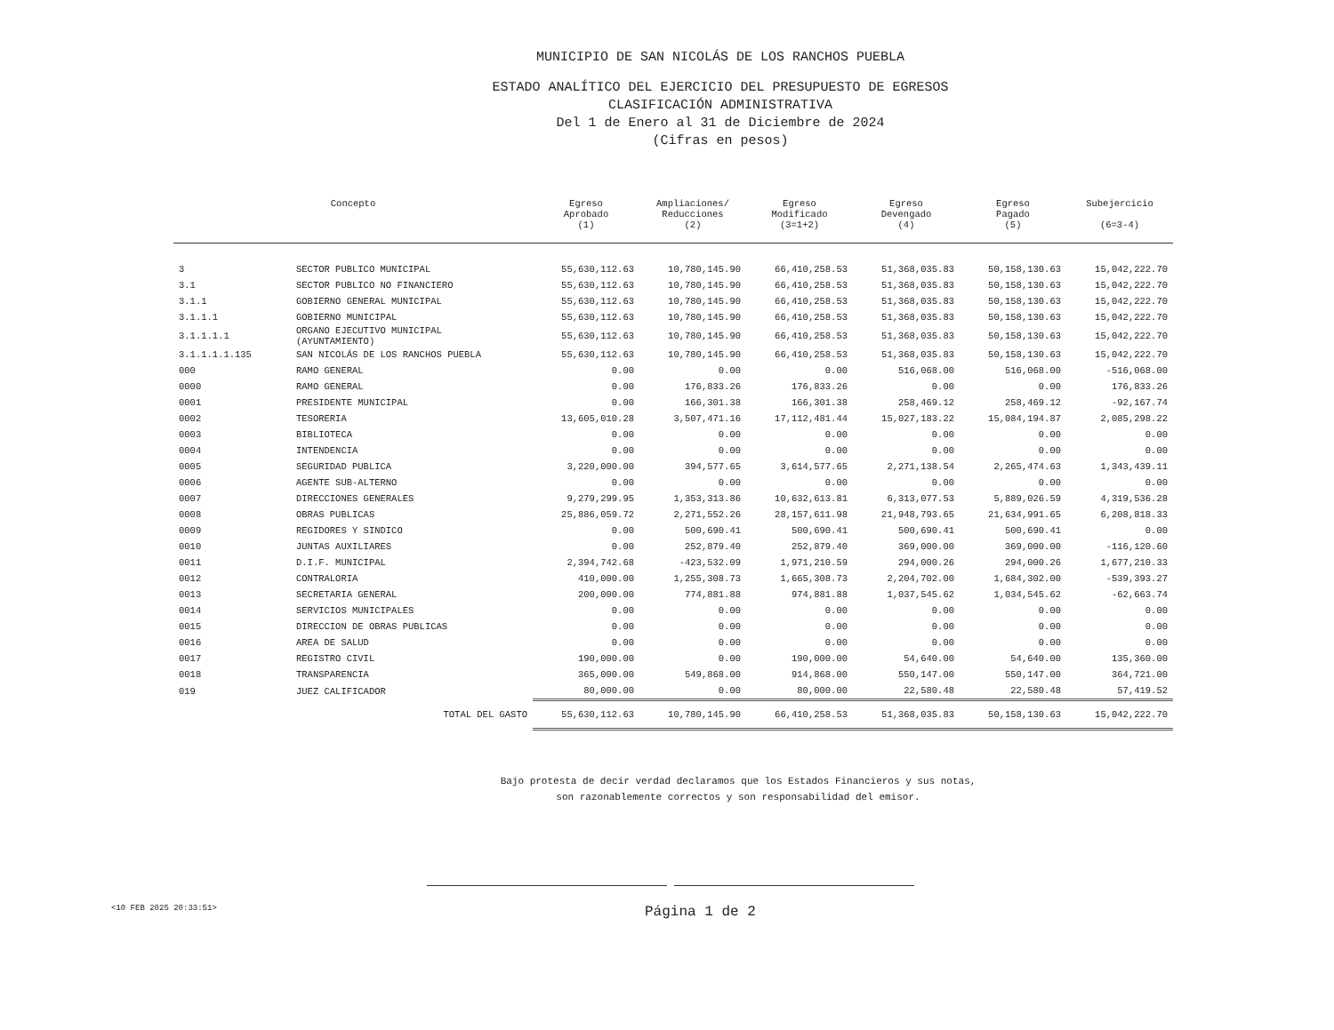MUNICIPIO DE SAN NICOLÁS DE LOS RANCHOS PUEBLA
ESTADO ANALÍTICO DEL EJERCICIO DEL PRESUPUESTO DE EGRESOS
CLASIFICACIÓN ADMINISTRATIVA
Del 1 de Enero al 31 de Diciembre de 2024
(Cifras en pesos)
| Concepto | | Egreso Aprobado (1) | Ampliaciones/ Reducciones (2) | Egreso Modificado (3=1+2) | Egreso Devengado (4) | Egreso Pagado (5) | Subejercicio (6=3-4) |
| --- | --- | --- | --- | --- | --- | --- | --- |
| 3 | SECTOR PUBLICO MUNICIPAL | 55,630,112.63 | 10,780,145.90 | 66,410,258.53 | 51,368,035.83 | 50,158,130.63 | 15,042,222.70 |
| 3.1 | SECTOR PUBLICO NO FINANCIERO | 55,630,112.63 | 10,780,145.90 | 66,410,258.53 | 51,368,035.83 | 50,158,130.63 | 15,042,222.70 |
| 3.1.1 | GOBIERNO GENERAL MUNICIPAL | 55,630,112.63 | 10,780,145.90 | 66,410,258.53 | 51,368,035.83 | 50,158,130.63 | 15,042,222.70 |
| 3.1.1.1 | GOBIERNO MUNICIPAL | 55,630,112.63 | 10,780,145.90 | 66,410,258.53 | 51,368,035.83 | 50,158,130.63 | 15,042,222.70 |
| 3.1.1.1.1 | ORGANO EJECUTIVO MUNICIPAL (AYUNTAMIENTO) | 55,630,112.63 | 10,780,145.90 | 66,410,258.53 | 51,368,035.83 | 50,158,130.63 | 15,042,222.70 |
| 3.1.1.1.1.135 | SAN NICOLÁS DE LOS RANCHOS PUEBLA | 55,630,112.63 | 10,780,145.90 | 66,410,258.53 | 51,368,035.83 | 50,158,130.63 | 15,042,222.70 |
| 000 | RAMO GENERAL | 0.00 | 0.00 | 0.00 | 516,068.00 | 516,068.00 | -516,068.00 |
| 0000 | RAMO GENERAL | 0.00 | 176,833.26 | 176,833.26 | 0.00 | 0.00 | 176,833.26 |
| 0001 | PRESIDENTE MUNICIPAL | 0.00 | 166,301.38 | 166,301.38 | 258,469.12 | 258,469.12 | -92,167.74 |
| 0002 | TESORERIA | 13,605,010.28 | 3,507,471.16 | 17,112,481.44 | 15,027,183.22 | 15,084,194.87 | 2,085,298.22 |
| 0003 | BIBLIOTECA | 0.00 | 0.00 | 0.00 | 0.00 | 0.00 | 0.00 |
| 0004 | INTENDENCIA | 0.00 | 0.00 | 0.00 | 0.00 | 0.00 | 0.00 |
| 0005 | SEGURIDAD PUBLICA | 3,220,000.00 | 394,577.65 | 3,614,577.65 | 2,271,138.54 | 2,265,474.63 | 1,343,439.11 |
| 0006 | AGENTE SUB-ALTERNO | 0.00 | 0.00 | 0.00 | 0.00 | 0.00 | 0.00 |
| 0007 | DIRECCIONES GENERALES | 9,279,299.95 | 1,353,313.86 | 10,632,613.81 | 6,313,077.53 | 5,889,026.59 | 4,319,536.28 |
| 0008 | OBRAS PUBLICAS | 25,886,059.72 | 2,271,552.26 | 28,157,611.98 | 21,948,793.65 | 21,634,991.65 | 6,208,818.33 |
| 0009 | REGIDORES Y SINDICO | 0.00 | 500,690.41 | 500,690.41 | 500,690.41 | 500,690.41 | 0.00 |
| 0010 | JUNTAS AUXILIARES | 0.00 | 252,879.40 | 252,879.40 | 369,000.00 | 369,000.00 | -116,120.60 |
| 0011 | D.I.F. MUNICIPAL | 2,394,742.68 | -423,532.09 | 1,971,210.59 | 294,000.26 | 294,000.26 | 1,677,210.33 |
| 0012 | CONTRALORIA | 410,000.00 | 1,255,308.73 | 1,665,308.73 | 2,204,702.00 | 1,684,302.00 | -539,393.27 |
| 0013 | SECRETARIA GENERAL | 200,000.00 | 774,881.88 | 974,881.88 | 1,037,545.62 | 1,034,545.62 | -62,663.74 |
| 0014 | SERVICIOS MUNICIPALES | 0.00 | 0.00 | 0.00 | 0.00 | 0.00 | 0.00 |
| 0015 | DIRECCION DE OBRAS PUBLICAS | 0.00 | 0.00 | 0.00 | 0.00 | 0.00 | 0.00 |
| 0016 | AREA DE SALUD | 0.00 | 0.00 | 0.00 | 0.00 | 0.00 | 0.00 |
| 0017 | REGISTRO CIVIL | 190,000.00 | 0.00 | 190,000.00 | 54,640.00 | 54,640.00 | 135,360.00 |
| 0018 | TRANSPARENCIA | 365,000.00 | 549,868.00 | 914,868.00 | 550,147.00 | 550,147.00 | 364,721.00 |
| 019 | JUEZ CALIFICADOR | 80,000.00 | 0.00 | 80,000.00 | 22,580.48 | 22,580.48 | 57,419.52 |
| TOTAL DEL GASTO | | 55,630,112.63 | 10,780,145.90 | 66,410,258.53 | 51,368,035.83 | 50,158,130.63 | 15,042,222.70 |
Bajo protesta de decir verdad declaramos que los Estados Financieros y sus notas,
son razonablemente correctos y son responsabilidad del emisor.
<10 FEB 2025 20:33:51>
Página 1 de 2